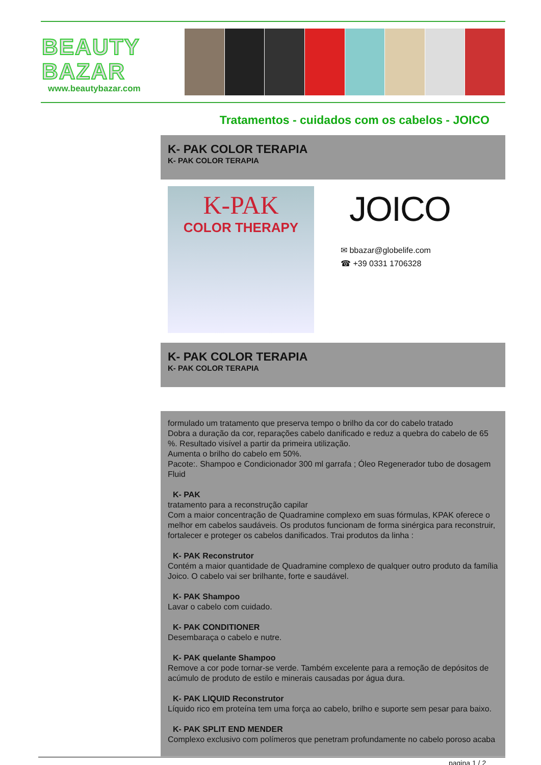BEAUTY
BAZAR
www.beautybazar.com
Tratamentos - cuidados com os cabelos - JOICO
K- PAK COLOR TERAPIA
K- PAK COLOR TERAPIA
K-PAK
COLOR THERAPY
JOICO
✉ bbazar@globelife.com
☎ +39 0331 1706328
K- PAK COLOR TERAPIA
K- PAK COLOR TERAPIA
formulado um tratamento que preserva tempo o brilho da cor do cabelo tratado
Dobra a duração da cor, reparações cabelo danificado e reduz a quebra do cabelo de 65 %. Resultado visível a partir da primeira utilização.
Aumenta o brilho do cabelo em 50%.
Pacote:. Shampoo e Condicionador 300 ml garrafa ; Óleo Regenerador tubo de dosagem Fluid
K- PAK
tratamento para a reconstrução capilar
Com a maior concentração de Quadramine complexo em suas fórmulas, KPAK oferece o melhor em cabelos saudáveis. Os produtos funcionam de forma sinérgica para reconstruir, fortalecer e proteger os cabelos danificados. Trai produtos da linha :
K- PAK Reconstrutor
Contém a maior quantidade de Quadramine complexo de qualquer outro produto da família Joico. O cabelo vai ser brilhante, forte e saudável.
K- PAK Shampoo
Lavar o cabelo com cuidado.
K- PAK CONDITIONER
Desembaraça o cabelo e nutre.
K- PAK quelante Shampoo
Remove a cor pode tornar-se verde. Também excelente para a remoção de depósitos de acúmulo de produto de estilo e minerais causadas por água dura.
K- PAK LIQUID Reconstrutor
Líquido rico em proteína tem uma força ao cabelo, brilho e suporte sem pesar para baixo.
K- PAK SPLIT END MENDER
Complexo exclusivo com polímeros que penetram profundamente no cabelo poroso acaba
pagina 1 / 2